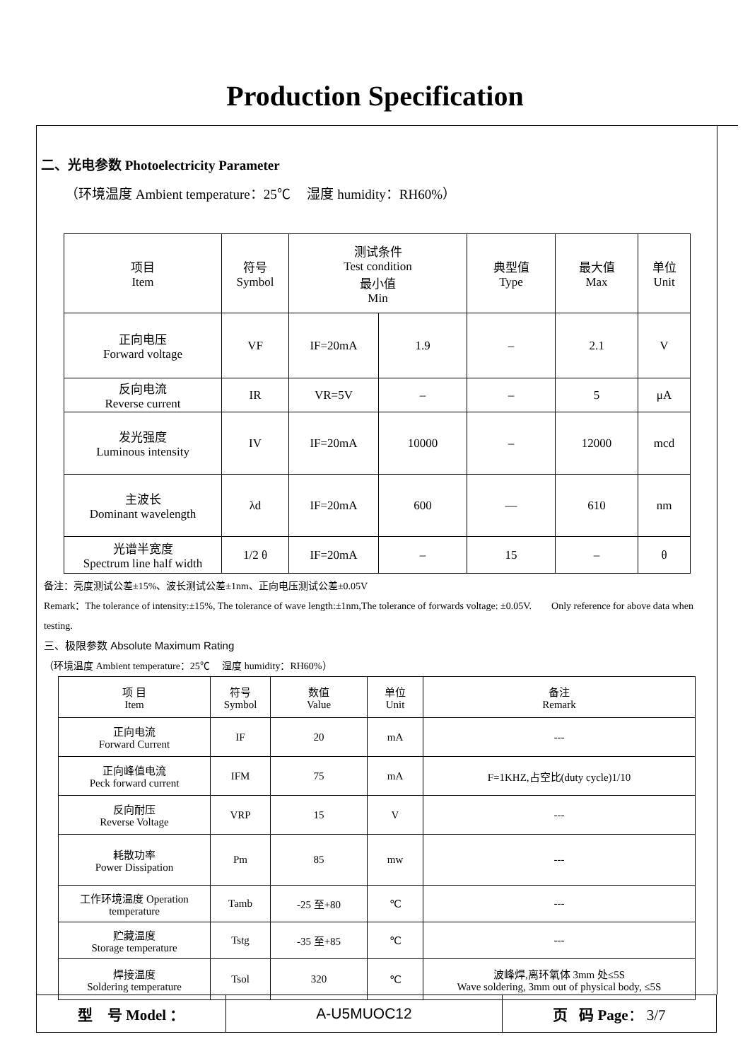Production Specification
二、光电参数 Photoelectricity Parameter
（环境温度 Ambient temperature：25℃ 湿度 humidity：RH60%）
| 项目 Item | 符号 Symbol | 测试条件 Test condition 最小值 Min | | 典型值 Type | 最大值 Max | 单位 Unit |
| 正向电压 Forward voltage | VF | IF=20mA | 1.9 | – | 2.1 | V |
| 反向电流 Reverse current | IR | VR=5V | – | – | 5 | μA |
| 发光强度 Luminous intensity | IV | IF=20mA | 10000 | – | 12000 | mcd |
| 主波长 Dominant wavelength | λd | IF=20mA | 600 | — | 610 | nm |
| 光谱半宽度 Spectrum line half width | 1/2 θ | IF=20mA | – | 15 | – | θ |
备注：亮度测试公差±15%、波长测试公差±1nm、正向电压测试公差±0.05V
Remark：The tolerance of intensity:±15%, The tolerance of wave length:±1nm,The tolerance of forwards voltage: ±0.05V. Only reference for above data when testing.
三、极限参数 Absolute Maximum Rating
（环境温度 Ambient temperature：25℃ 湿度 humidity：RH60%）
| 项 目 Item | 符号 Symbol | 数值 Value | 单位 Unit | 备注 Remark |
| 正向电流 Forward Current | IF | 20 | mA | --- |
| 正向峰值电流 Peck forward current | IFM | 75 | mA | F=1KHZ,占空比(duty cycle)1/10 |
| 反向耐压 Reverse Voltage | VRP | 15 | V | --- |
| 耗散功率 Power Dissipation | Pm | 85 | mw | --- |
| 工作环境温度 Operation temperature | Tamb | -25 至+80 | ℃ | --- |
| 贮藏温度 Storage temperature | Tstg | -35 至+85 | ℃ | --- |
| 焊接温度 Soldering temperature | Tsol | 320 | ℃ | 波峰焊,离环氧体 3mm 处≤5S Wave soldering, 3mm out of physical body, ≤5S |
| 型 号 Model ： | A-U5MUOC12 | 页 码 Page ： 3/7 |